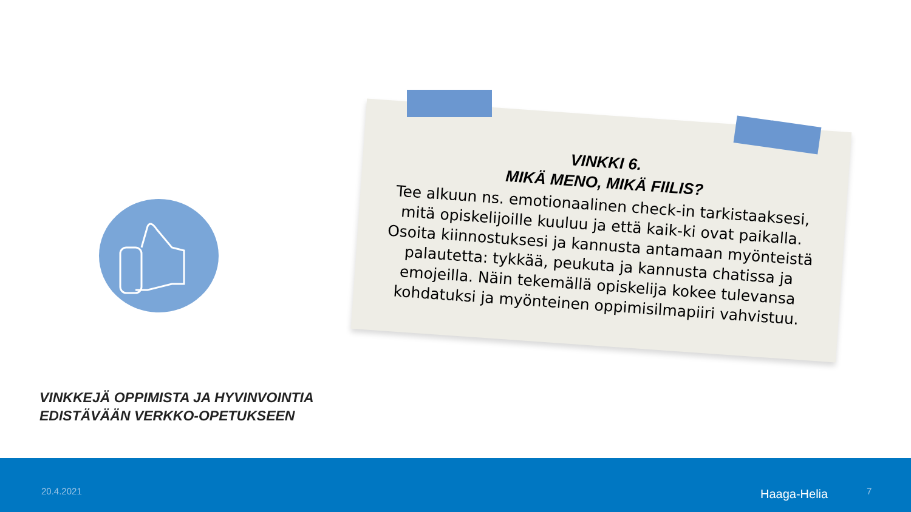VINKKI 6.
MIKÄ MENO, MIKÄ FIILIS?
Tee alkuun ns. emotionaalinen check-in tarkistaaksesi, mitä opiskelijoille kuuluu ja että kaik-ki ovat paikalla. Osoita kiinnostuksesi ja kannusta antamaan myönteistä palautetta: tykkää, peukuta ja kannusta chatissa ja emojeilla. Näin tekemällä opiskelija kokee tulevansa kohdatuksi ja myönteinen oppimisilmapiiri vahvistuu.
VINKKEJÄ OPPIMISTA JA HYVINVOINTIA
EDISTÄVÄÄN VERKKO-OPETUKSEEN
20.4.2021 Haaga-Helia 7